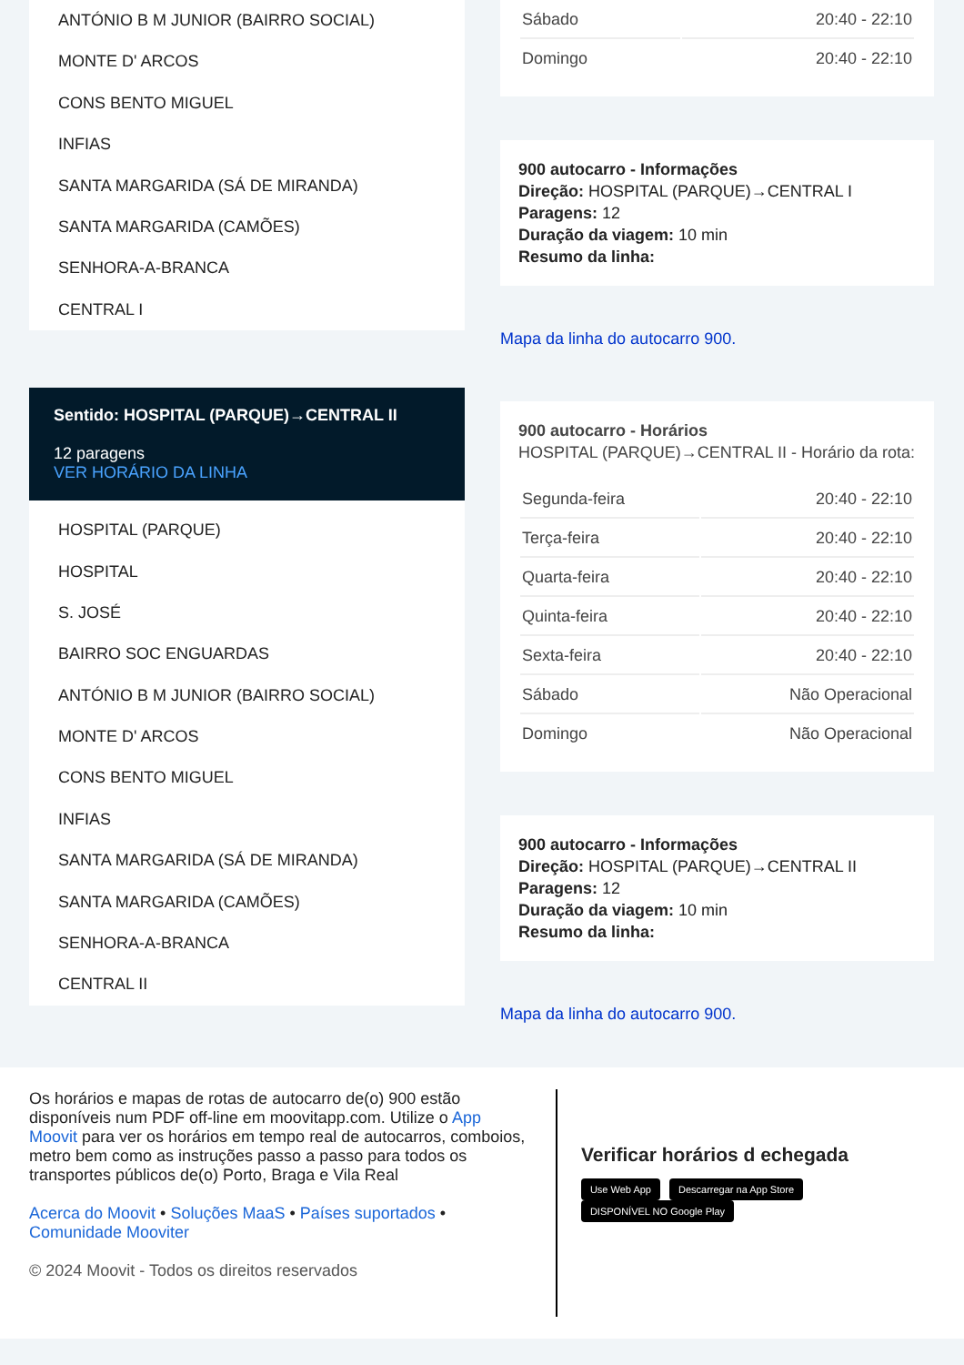ANTÓNIO B M JUNIOR (BAIRRO SOCIAL)
MONTE D' ARCOS
CONS BENTO MIGUEL
INFIAS
SANTA MARGARIDA (SÁ DE MIRANDA)
SANTA MARGARIDA (CAMÕES)
SENHORA-A-BRANCA
CENTRAL I
Sentido: HOSPITAL (PARQUE)→CENTRAL II
12 paragens
VER HORÁRIO DA LINHA
HOSPITAL (PARQUE)
HOSPITAL
S. JOSÉ
BAIRRO SOC ENGUARDAS
ANTÓNIO B M JUNIOR (BAIRRO SOCIAL)
MONTE D' ARCOS
CONS BENTO MIGUEL
INFIAS
SANTA MARGARIDA (SÁ DE MIRANDA)
SANTA MARGARIDA (CAMÕES)
SENHORA-A-BRANCA
CENTRAL II
| Sábado | 20:40 - 22:10 |
| Domingo | 20:40 - 22:10 |
900 autocarro - Informações
Direção: HOSPITAL (PARQUE)→CENTRAL I
Paragens: 12
Duração da viagem: 10 min
Resumo da linha:
Mapa da linha do autocarro 900.
900 autocarro - Horários
HOSPITAL (PARQUE)→CENTRAL II - Horário da rota:
| Segunda-feira | 20:40 - 22:10 |
| Terça-feira | 20:40 - 22:10 |
| Quarta-feira | 20:40 - 22:10 |
| Quinta-feira | 20:40 - 22:10 |
| Sexta-feira | 20:40 - 22:10 |
| Sábado | Não Operacional |
| Domingo | Não Operacional |
900 autocarro - Informações
Direção: HOSPITAL (PARQUE)→CENTRAL II
Paragens: 12
Duração da viagem: 10 min
Resumo da linha:
Mapa da linha do autocarro 900.
Os horários e mapas de rotas de autocarro de(o) 900 estão disponíveis num PDF off-line em moovitapp.com. Utilize o App Moovit para ver os horários em tempo real de autocarros, comboios, metro bem como as instruções passo a passo para todos os transportes públicos de(o) Porto, Braga e Vila Real
Acerca do Moovit • Soluções MaaS • Países suportados • Comunidade Mooviter
© 2024 Moovit - Todos os direitos reservados
Verificar horários d echegada
Use Web App Descarregar na App Store DISPONÍVEL NO Google Play